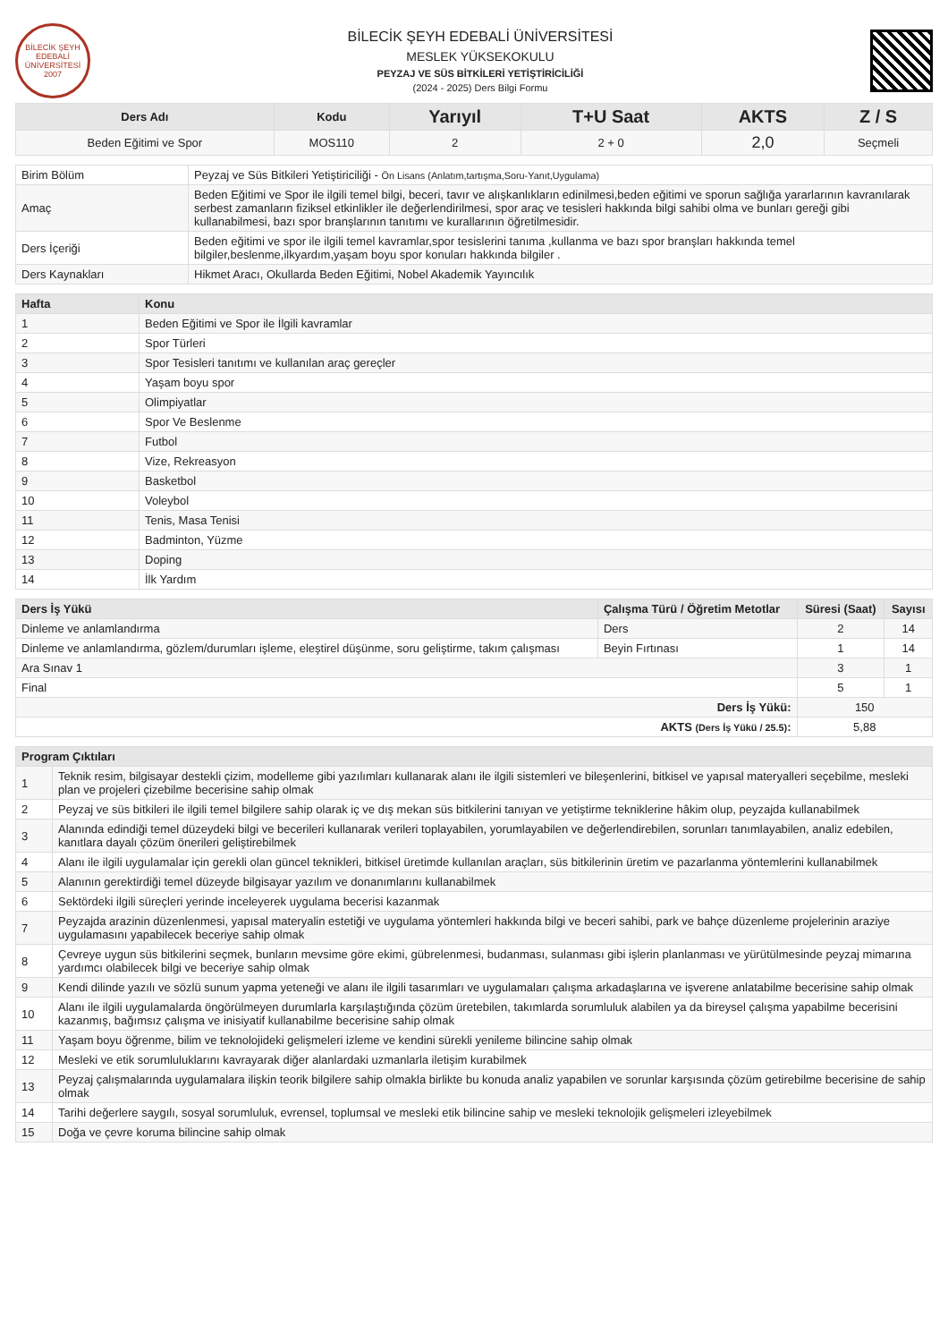BİLECİK ŞEYH EDEBALİ ÜNİVERSİTESİ 2007
BİLECİK ŞEYH EDEBALİ ÜNİVERSİTESİ
MESLEK YÜKSEKOKULU
PEYZAJ VE SÜS BİTKİLERİ YETİŞTİRİCİLİĞİ
(2024 - 2025) Ders Bilgi Formu
| Ders Adı | Kodu | Yarıyıl | T+U Saat | AKTS | Z / S |
| --- | --- | --- | --- | --- | --- |
| Beden Eğitimi ve Spor | MOS110 | 2 | 2 + 0 | 2,0 | Seçmeli |
| Birim Bölüm | Peyzaj ve Süs Bitkileri Yetiştiriciliği - Ön Lisans (Anlatım,tartışma,Soru-Yanıt,Uygulama) |
| Amaç | Beden Eğitimi ve Spor ile ilgili temel bilgi, beceri, tavır ve alışkanlıkların edinilmesi,beden eğitimi ve sporun sağlığa yararlarının kavranılarak serbest zamanların fiziksel etkinlikler ile değerlendirilmesi, spor araç ve tesisleri hakkında bilgi sahibi olma ve bunları gereği gibi kullanabilmesi, bazı spor branşlarının tanıtımı ve kurallarının öğretilmesidir. |
| Ders İçeriği | Beden eğitimi ve spor ile ilgili temel kavramlar,spor tesislerini tanıma ,kullanma ve bazı spor branşları hakkında temel bilgiler,beslenme,ilkyardım,yaşam boyu spor konuları hakkında bilgiler . |
| Ders Kaynakları | Hikmet Aracı, Okullarda Beden Eğitimi, Nobel Akademik Yayıncılık |
| Hafta | Konu |
| --- | --- |
| 1 | Beden Eğitimi ve Spor ile İlgili kavramlar |
| 2 | Spor Türleri |
| 3 | Spor Tesisleri tanıtımı ve kullanılan araç gereçler |
| 4 | Yaşam boyu spor |
| 5 | Olimpiyatlar |
| 6 | Spor Ve Beslenme |
| 7 | Futbol |
| 8 | Vize, Rekreasyon |
| 9 | Basketbol |
| 10 | Voleybol |
| 11 | Tenis, Masa Tenisi |
| 12 | Badminton, Yüzme |
| 13 | Doping |
| 14 | İlk Yardım |
| Ders İş Yükü | Çalışma Türü / Öğretim Metotlar | Süresi (Saat) | Sayısı |
| --- | --- | --- | --- |
| Dinleme ve anlamlandırma | Ders | 2 | 14 |
| Dinleme ve anlamlandırma, gözlem/durumları işleme, eleştirel düşünme, soru geliştirme, takım çalışması | Beyin Fırtınası | 1 | 14 |
| Ara Sınav 1 | | 3 | 1 |
| Final | | 5 | 1 |
| Ders İş Yükü: | | 150 | |
| AKTS (Ders İş Yükü / 25.5) : | | 5,88 | |
| Program Çıktıları | |
| --- | --- |
| 1 | Teknik resim, bilgisayar destekli çizim, modelleme gibi yazılımları kullanarak alanı ile ilgili sistemleri ve bileşenlerini, bitkisel ve yapısal materyalleri seçebilme, mesleki plan ve projeleri çizebilme becerisine sahip olmak |
| 2 | Peyzaj ve süs bitkileri ile ilgili temel bilgilere sahip olarak iç ve dış mekan süs bitkilerini tanıyan ve yetiştirme tekniklerine hâkim olup, peyzajda kullanabilmek |
| 3 | Alanında edindiği temel düzeydeki bilgi ve becerileri kullanarak verileri toplayabilen, yorumlayabilen ve değerlendirebilen, sorunları tanımlayabilen, analiz edebilen, kanıtlara dayalı çözüm önerileri geliştirebilmek |
| 4 | Alanı ile ilgili uygulamalar için gerekli olan güncel teknikleri, bitkisel üretimde kullanılan araçları, süs bitkilerinin üretim ve pazarlanma yöntemlerini kullanabilmek |
| 5 | Alanının gerektirdiği temel düzeyde bilgisayar yazılım ve donanımlarını kullanabilmek |
| 6 | Sektördeki ilgili süreçleri yerinde inceleyerek uygulama becerisi kazanmak |
| 7 | Peyzajda arazinin düzenlenmesi, yapısal materyalin estetiği ve uygulama yöntemleri hakkında bilgi ve beceri sahibi, park ve bahçe düzenleme projelerinin araziye uygulamasını yapabilecek beceriye sahip olmak |
| 8 | Çevreye uygun süs bitkilerini seçmek, bunların mevsime göre ekimi, gübrelenmesi, budanması, sulanması gibi işlerin planlanması ve yürütülmesinde peyzaj mimarına yardımcı olabilecek bilgi ve beceriye sahip olmak |
| 9 | Kendi dilinde yazılı ve sözlü sunum yapma yeteneği ve alanı ile ilgili tasarımları ve uygulamaları çalışma arkadaşlarına ve işverene anlatabilme becerisine sahip olmak |
| 10 | Alanı ile ilgili uygulamalarda öngörülmeyen durumlarla karşılaştığında çözüm üretebilen, takımlarda sorumluluk alabilen ya da bireysel çalışma yapabilme becerisini kazanmış, bağımsız çalışma ve inisiyatif kullanabilme becerisine sahip olmak |
| 11 | Yaşam boyu öğrenme, bilim ve teknolojideki gelişmeleri izleme ve kendini sürekli yenileme bilincine sahip olmak |
| 12 | Mesleki ve etik sorumluluklarını kavrayarak diğer alanlardaki uzmanlarla iletişim kurabilmek |
| 13 | Peyzaj çalışmalarında uygulamalara ilişkin teorik bilgilere sahip olmakla birlikte bu konuda analiz yapabilen ve sorunlar karşısında çözüm getirebilme becerisine de sahip olmak |
| 14 | Tarihi değerlere saygılı, sosyal sorumluluk, evrensel, toplumsal ve mesleki etik bilincine sahip ve mesleki teknolojik gelişmeleri izleyebilmek |
| 15 | Doğa ve çevre koruma bilincine sahip olmak |